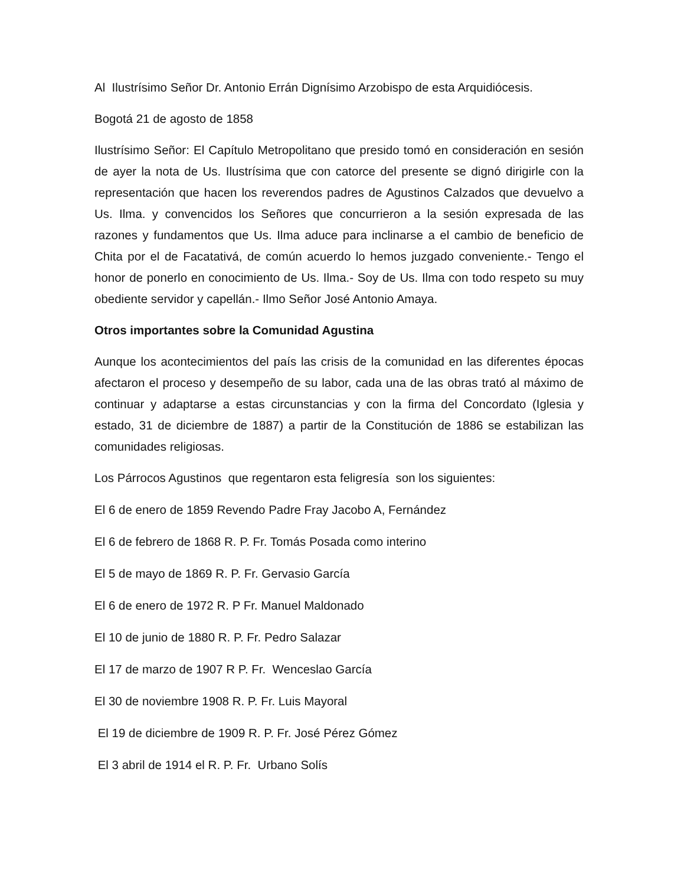Al Ilustrísimo Señor Dr. Antonio Errán Dignísimo Arzobispo de esta Arquidiócesis.
Bogotá 21 de agosto de 1858
Ilustrísimo Señor: El Capítulo Metropolitano que presido tomó en consideración en sesión de ayer la nota de Us. Ilustrísima que con catorce del presente se dignó dirigirle con la representación que hacen los reverendos padres de Agustinos Calzados que devuelvo a Us. Ilma. y convencidos los Señores que concurrieron a la sesión expresada de las razones y fundamentos que Us. Ilma aduce para inclinarse a el cambio de beneficio de Chita por el de Facatativá, de común acuerdo lo hemos juzgado conveniente.- Tengo el honor de ponerlo en conocimiento de Us. Ilma.- Soy de Us. Ilma con todo respeto su muy obediente servidor y capellán.- Ilmo Señor José Antonio Amaya.
Otros importantes sobre la Comunidad Agustina
Aunque los acontecimientos del país las crisis de la comunidad en las diferentes épocas afectaron el proceso y desempeño de su labor, cada una de las obras trató al máximo de continuar y adaptarse a estas circunstancias y con la firma del Concordato (Iglesia y estado, 31 de diciembre de 1887) a partir de la Constitución de 1886 se estabilizan las comunidades religiosas.
Los Párrocos Agustinos que regentaron esta feligresía son los siguientes:
El 6 de enero de 1859 Revendo Padre Fray Jacobo A, Fernández
El 6 de febrero de 1868 R. P. Fr. Tomás Posada como interino
El 5 de mayo de 1869 R. P. Fr. Gervasio García
El 6 de enero de 1972 R. P Fr. Manuel Maldonado
El 10 de junio de 1880 R. P. Fr. Pedro Salazar
El 17 de marzo de 1907 R P. Fr. Wenceslao García
El 30 de noviembre 1908 R. P. Fr. Luis Mayoral
El 19 de diciembre de 1909 R. P. Fr. José Pérez Gómez
El 3 abril de 1914 el R. P. Fr. Urbano Solís